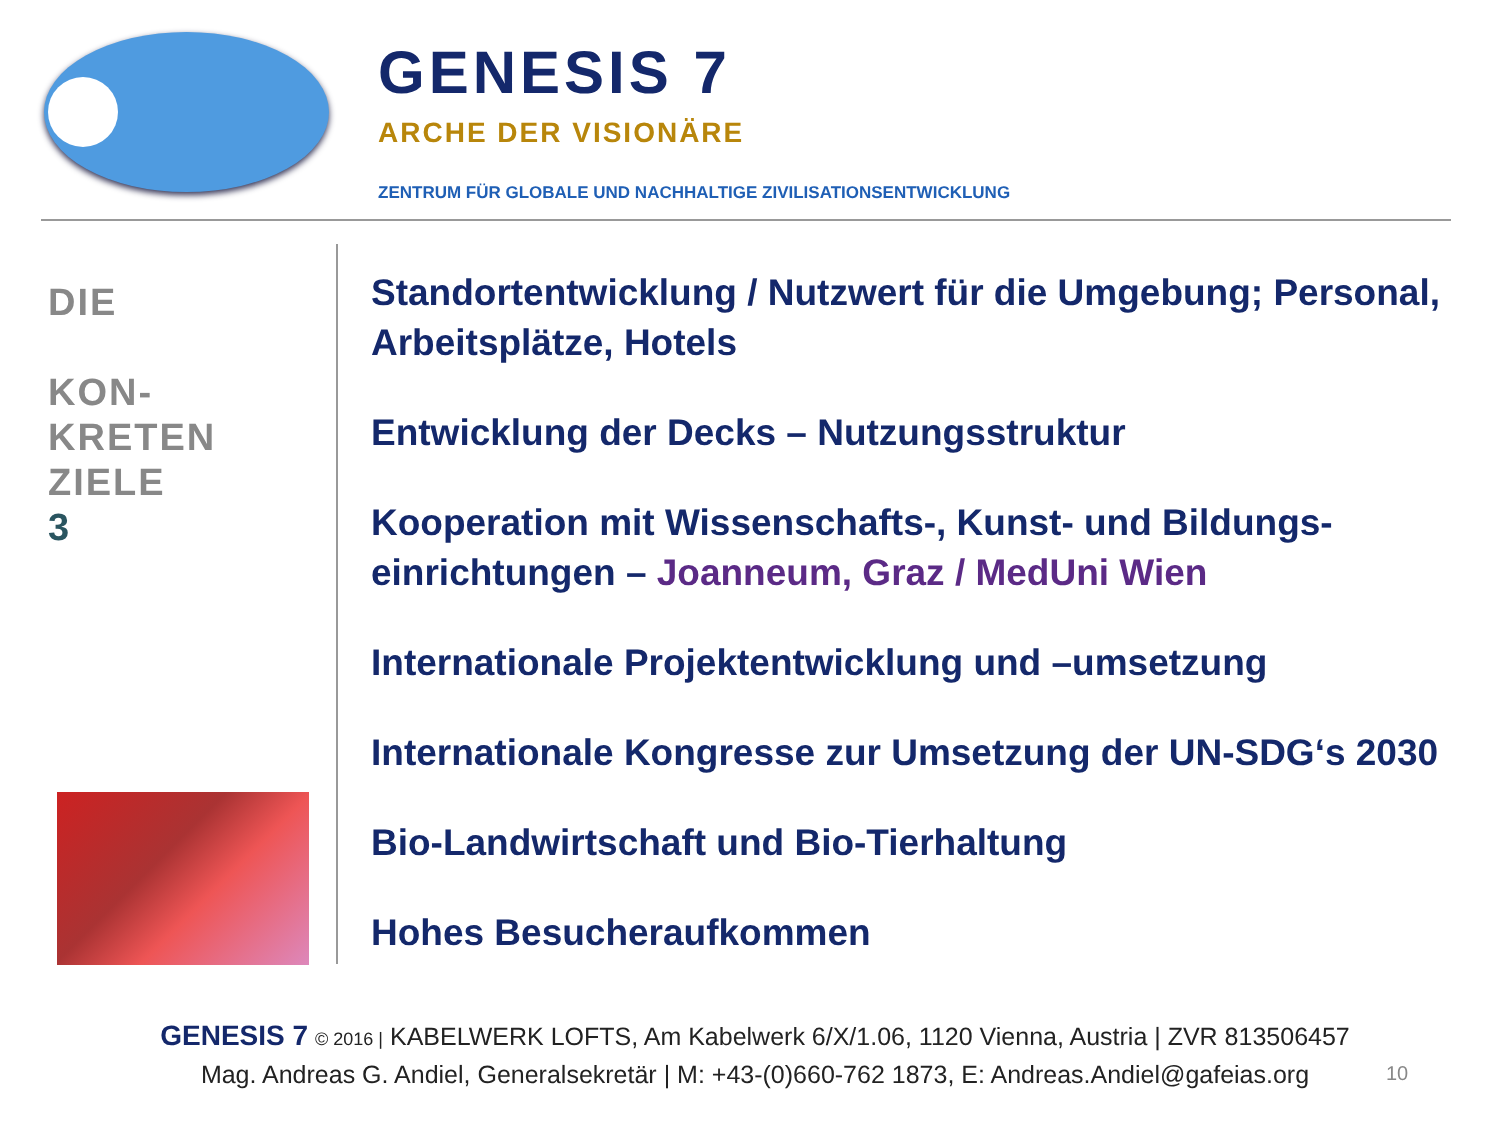GENESIS 7
ARCHE DER VISIONÄRE
ZENTRUM FÜR GLOBALE UND NACHHALTIGE ZIVILISATIONSENTWICKLUNG
DIE
KON-
KRETEN
ZIELE
3
Standortentwicklung / Nutzwert für die Umgebung; Personal, Arbeitsplätze, Hotels
Entwicklung der Decks – Nutzungsstruktur
Kooperation mit Wissenschafts-, Kunst- und Bildungs-einrichtungen – Joanneum, Graz / MedUni Wien
Internationale Projektentwicklung und –umsetzung
Internationale Kongresse zur Umsetzung der UN-SDG‘s 2030
Bio-Landwirtschaft und Bio-Tierhaltung
Hohes Besucheraufkommen
GENESIS 7 © 2016 | KABELWERK LOFTS, Am Kabelwerk 6/X/1.06, 1120 Vienna, Austria | ZVR 813506457
Mag. Andreas G. Andiel, Generalsekretär | M: +43-(0)660-762 1873, E: Andreas.Andiel@gafeias.org
10